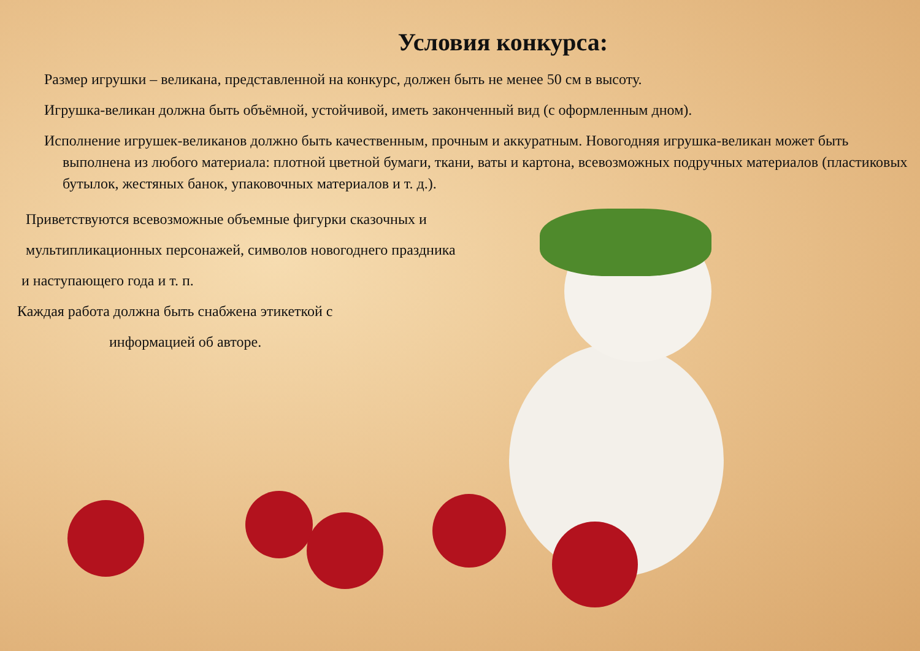Условия конкурса:
Размер игрушки – великана, представленной на конкурс, должен быть не менее 50 см в высоту.
Игрушка-великан должна быть объёмной, устойчивой, иметь законченный вид (с оформленным дном).
Исполнение игрушек-великанов должно быть качественным, прочным и аккуратным. Новогодняя игрушка-великан может быть выполнена из любого материала: плотной цветной бумаги, ткани, ваты и картона, всевозможных подручных материалов (пластиковых бутылок, жестяных банок, упаковочных материалов и т. д.).
Приветствуются всевозможные объемные фигурки сказочных и
мультипликационных персонажей, символов новогоднего праздника
и наступающего года и т. п.
Каждая работа должна быть снабжена этикеткой с
информацией об авторе.